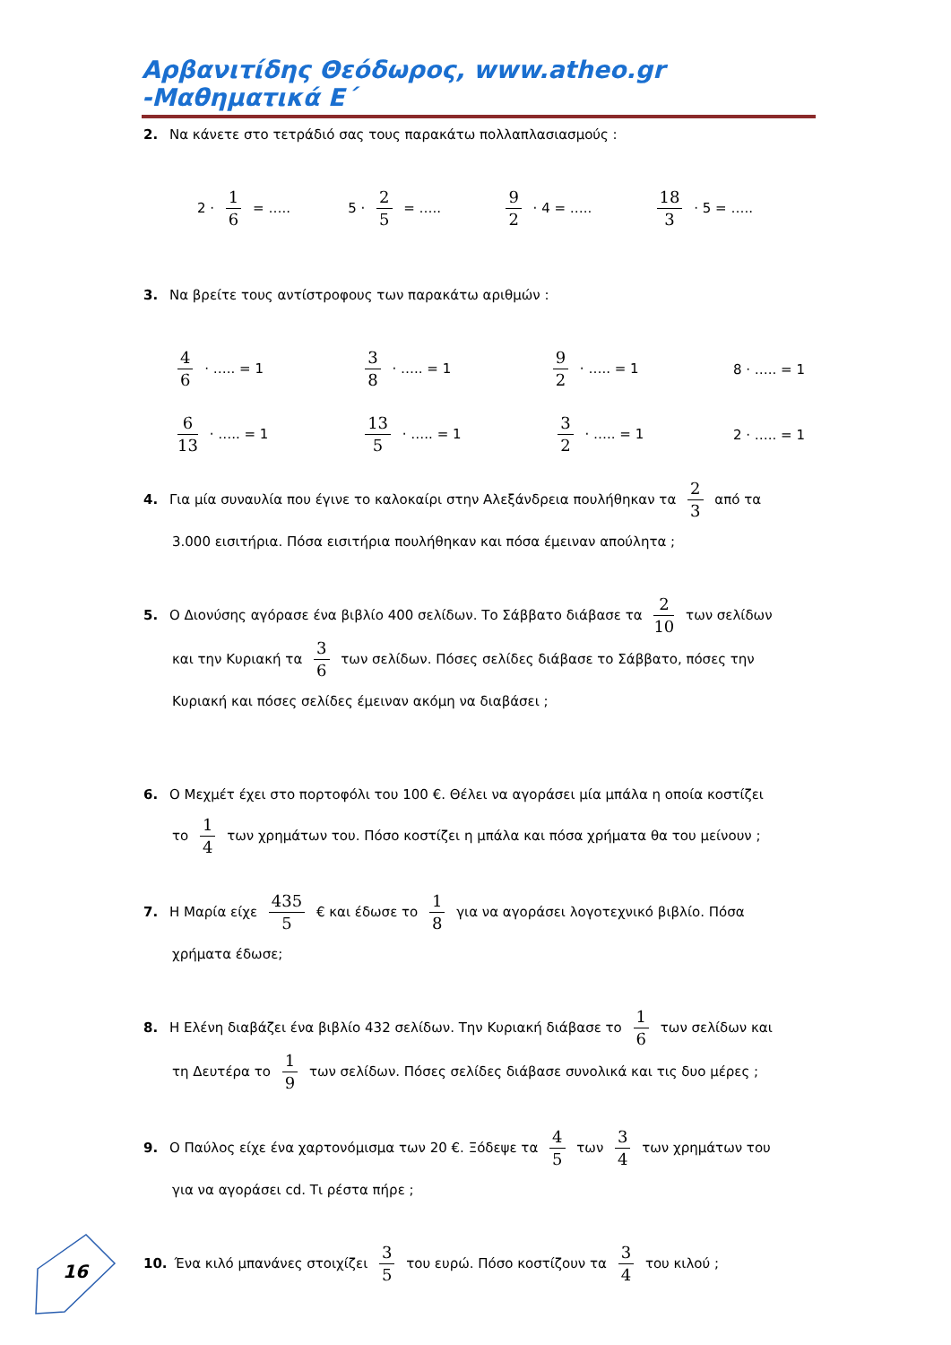Αρβανιτίδης Θεόδωρος, www.atheo.gr -Μαθηματικά Ε΄
2. Να κάνετε στο τετράδιό σας τους παρακάτω πολλαπλασιασμούς :
2 · 1 6 = ….. 5 · 2 5 = …..
9 2 · 4 = …..
18 3 · 5 = …..
3. Να βρείτε τους αντίστροφους των παρακάτω αριθμών :
4 6 · ….. = 1
3 8 · ….. = 1
9 2 · ….. = 1 8 · ….. = 1
6 13 · ….. = 1
13 5 · ….. = 1
3 2 · ….. = 1 2 · ….. = 1
4. Για μία συναυλία που έγινε το καλοκαίρι στην Αλεξάνδρεια πουλήθηκαν τα 2 3 από τα
3.000 εισιτήρια. Πόσα εισιτήρια πουλήθηκαν και πόσα έμειναν απούλητα ;
5. Ο Διονύσης αγόρασε ένα βιβλίο 400 σελίδων. Το Σάββατο διάβασε τα 2 10 των σελίδων
και την Κυριακή τα 3 6 των σελίδων. Πόσες σελίδες διάβασε το Σάββατο, πόσες την
Κυριακή και πόσες σελίδες έμειναν ακόμη να διαβάσει ;
6. Ο Μεχμέτ έχει στο πορτοφόλι του 100 €. Θέλει να αγοράσει μία μπάλα η οποία κοστίζει
το 1 4 των χρημάτων του. Πόσο κοστίζει η μπάλα και πόσα χρήματα θα του μείνουν ;
7. Η Μαρία είχε 435 5 € και έδωσε το 1 8 για να αγοράσει λογοτεχνικό βιβλίο. Πόσα
χρήματα έδωσε;
8. Η Ελένη διαβάζει ένα βιβλίο 432 σελίδων. Την Κυριακή διάβασε το 1 6 των σελίδων και
τη Δευτέρα το 1 9 των σελίδων. Πόσες σελίδες διάβασε συνολικά και τις δυο μέρες ;
9. Ο Παύλος είχε ένα χαρτονόμισμα των 20 €. Ξόδεψε τα 4 5 των 3 4 των χρημάτων του
για να αγοράσει cd. Τι ρέστα πήρε ;
10. Ένα κιλό μπανάνες στοιχίζει 3 5 του ευρώ. Πόσο κοστίζουν τα 3 4 του κιλού ;
16